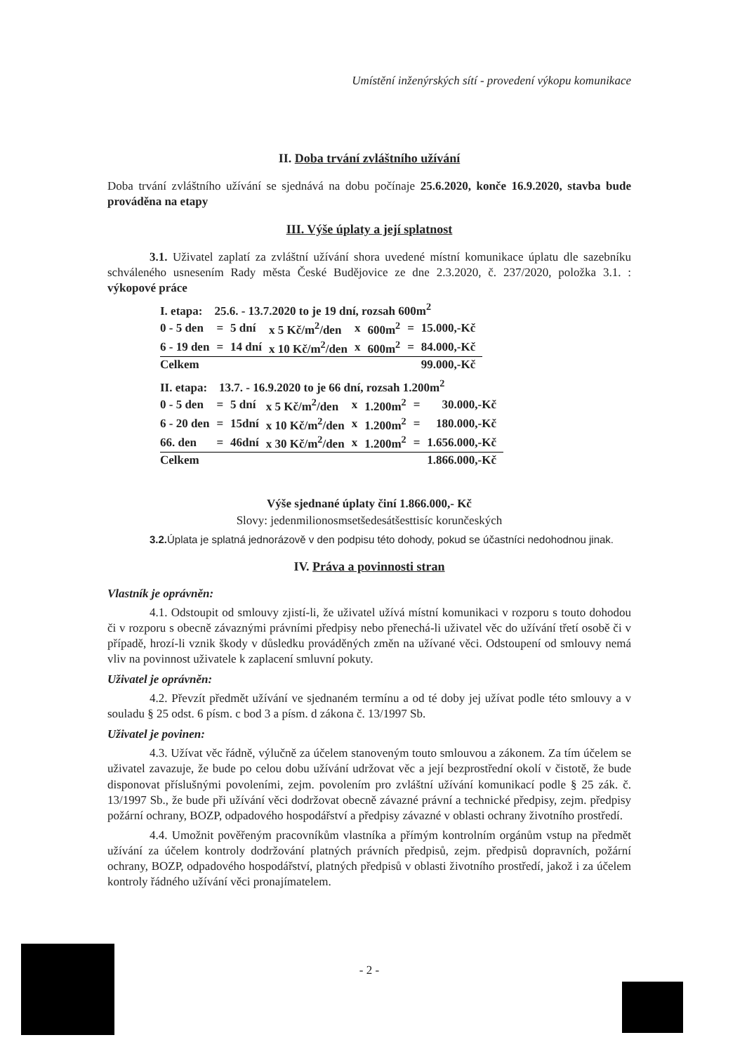Umístění inženýrských sítí - provedení výkopu komunikace
II. Doba trvání zvláštního užívání
Doba trvání zvláštního užívání se sjednává na dobu počínaje 25.6.2020, konče 16.9.2020, stavba bude prováděna na etapy
III. Výše úplaty a její splatnost
3.1. Uživatel zaplatí za zvláštní užívání shora uvedené místní komunikace úplatu dle sazebníku schváleného usnesením Rady města České Budějovice ze dne 2.3.2020, č. 237/2020, položka 3.1. : výkopové práce
| I. etapa: 25.6. - 13.7.2020 to je 19 dní, rozsah 600m<sup>2</sup> | | | | | | | |
| 0 - 5 den | = | 5 dní | x 5 Kč/m<sup>2</sup>/den | x | 600m<sup>2</sup> | = | 15.000,-Kč |
| 6 - 19 den | = | 14 dní | x 10 Kč/m<sup>2</sup>/den | x | 600m<sup>2</sup> | = | 84.000,-Kč |
| Celkem | | | | | | | 99.000,-Kč |
| II. etapa: 13.7. - 16.9.2020 to je 66 dní, rozsah 1.200m<sup>2</sup> | | | | | | | |
| 0 - 5 den | = | 5 dní | x 5 Kč/m<sup>2</sup>/den | x | 1.200m<sup>2</sup> | = | 30.000,-Kč |
| 6 - 20 den | = | 15dní | x 10 Kč/m<sup>2</sup>/den | x | 1.200m<sup>2</sup> | = | 180.000,-Kč |
| 66. den | = | 46dní | x 30 Kč/m<sup>2</sup>/den | x | 1.200m<sup>2</sup> | = | 1.656.000,-Kč |
| Celkem | | | | | | | 1.866.000,-Kč |
Výše sjednané úplaty činí 1.866.000,- Kč
Slovy: jedenmilionosmsetšedesátšesttisíc korunčeských
3.2. Úplata je splatná jednorázově v den podpisu této dohody, pokud se účastníci nedohodnou jinak.
IV. Práva a povinnosti stran
Vlastník je oprávněn:
4.1. Odstoupit od smlouvy zjistí-li, že uživatel užívá místní komunikaci v rozporu s touto dohodou či v rozporu s obecně závaznými právními předpisy nebo přenechá-li uživatel věc do užívání třetí osobě či v případě, hrozí-li vznik škody v důsledku prováděných změn na užívané věci. Odstoupení od smlouvy nemá vliv na povinnost uživatele k zaplacení smluvní pokuty.
Uživatel je oprávněn:
4.2. Převzít předmět užívání ve sjednaném termínu a od té doby jej užívat podle této smlouvy a v souladu § 25 odst. 6 písm. c bod 3 a písm. d zákona č. 13/1997 Sb.
Uživatel je povinen:
4.3. Užívat věc řádně, výlučně za účelem stanoveným touto smlouvou a zákonem. Za tím účelem se uživatel zavazuje, že bude po celou dobu užívání udržovat věc a její bezprostřední okolí v čistotě, že bude disponovat příslušnými povoleními, zejm. povolením pro zvláštní užívání komunikací podle § 25 zák. č. 13/1997 Sb., že bude při užívání věci dodržovat obecně závazné právní a technické předpisy, zejm. předpisy požární ochrany, BOZP, odpadového hospodářství a předpisy závazné v oblasti ochrany životního prostředí.
4.4. Umožnit pověřeným pracovníkům vlastníka a přímým kontrolním orgánům vstup na předmět užívání za účelem kontroly dodržování platných právních předpisů, zejm. předpisů dopravních, požární ochrany, BOZP, odpadového hospodářství, platných předpisů v oblasti životního prostředí, jakož i za účelem kontroly řádného užívání věci pronajímatelem.
- 2 -